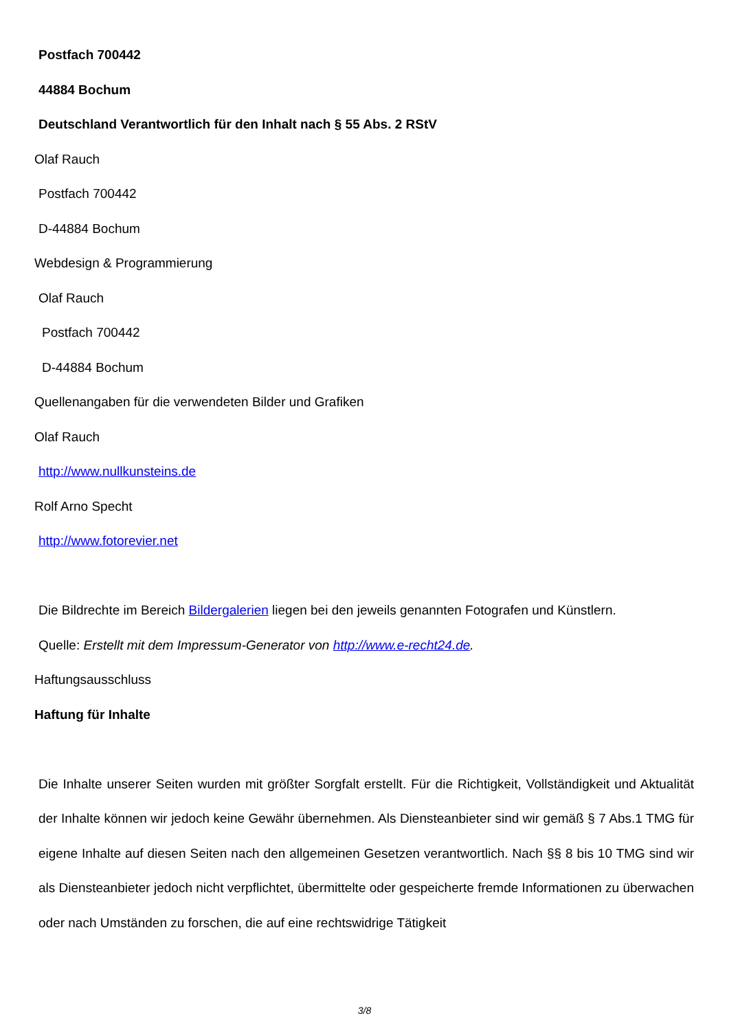Postfach 700442
44884 Bochum
Deutschland Verantwortlich für den Inhalt nach § 55 Abs. 2 RStV
Olaf Rauch
Postfach 700442
D-44884 Bochum
Webdesign & Programmierung
Olaf Rauch
Postfach 700442
D-44884 Bochum
Quellenangaben für die verwendeten Bilder und Grafiken
Olaf Rauch
http://www.nullkunsteins.de
Rolf Arno Specht
http://www.fotorevier.net
Die Bildrechte im Bereich Bildergalerien liegen bei den jeweils genannten Fotografen und Künstlern.
Quelle: Erstellt mit dem Impressum-Generator von http://www.e-recht24.de.
Haftungsausschluss
Haftung für Inhalte
Die Inhalte unserer Seiten wurden mit größter Sorgfalt erstellt. Für die Richtigkeit, Vollständigkeit und Aktualität der Inhalte können wir jedoch keine Gewähr übernehmen. Als Diensteanbieter sind wir gemäß § 7 Abs.1 TMG für eigene Inhalte auf diesen Seiten nach den allgemeinen Gesetzen verantwortlich. Nach §§ 8 bis 10 TMG sind wir als Diensteanbieter jedoch nicht verpflichtet, übermittelte oder gespeicherte fremde Informationen zu überwachen oder nach Umständen zu forschen, die auf eine rechtswidrige Tätigkeit
3/8